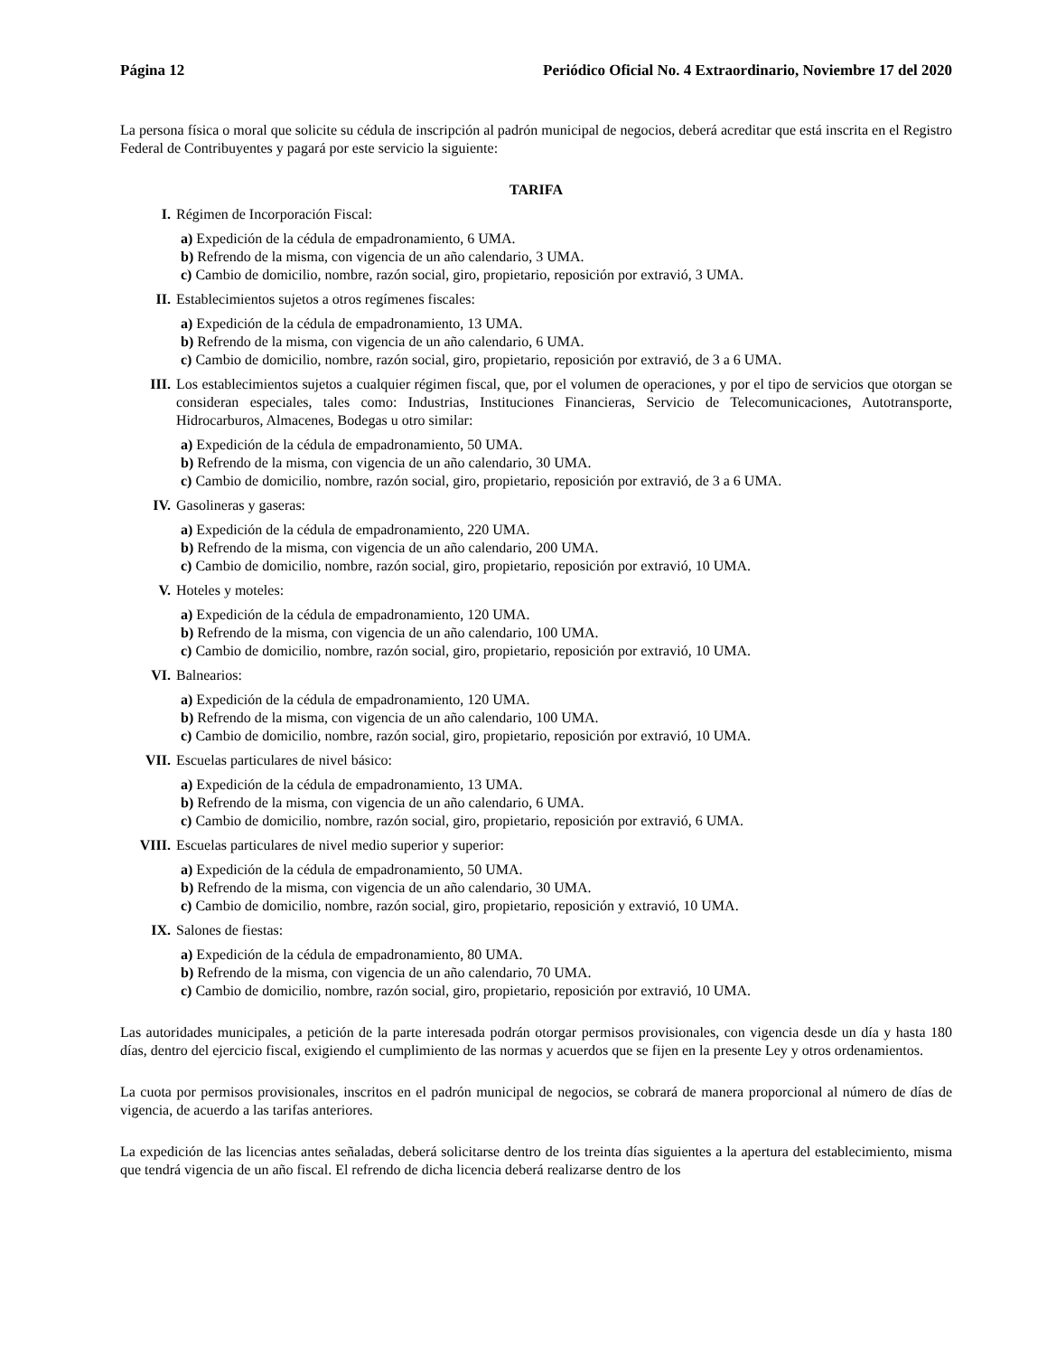Página 12 Periódico Oficial No. 4 Extraordinario, Noviembre 17 del 2020
La persona física o moral que solicite su cédula de inscripción al padrón municipal de negocios, deberá acreditar que está inscrita en el Registro Federal de Contribuyentes y pagará por este servicio la siguiente:
TARIFA
I. Régimen de Incorporación Fiscal:
a) Expedición de la cédula de empadronamiento, 6 UMA.
b) Refrendo de la misma, con vigencia de un año calendario, 3 UMA.
c) Cambio de domicilio, nombre, razón social, giro, propietario, reposición por extravió, 3 UMA.
II. Establecimientos sujetos a otros regímenes fiscales:
a) Expedición de la cédula de empadronamiento, 13 UMA.
b) Refrendo de la misma, con vigencia de un año calendario, 6 UMA.
c) Cambio de domicilio, nombre, razón social, giro, propietario, reposición por extravió, de 3 a 6 UMA.
III. Los establecimientos sujetos a cualquier régimen fiscal, que, por el volumen de operaciones, y por el tipo de servicios que otorgan se consideran especiales, tales como: Industrias, Instituciones Financieras, Servicio de Telecomunicaciones, Autotransporte, Hidrocarburos, Almacenes, Bodegas u otro similar:
a) Expedición de la cédula de empadronamiento, 50 UMA.
b) Refrendo de la misma, con vigencia de un año calendario, 30 UMA.
c) Cambio de domicilio, nombre, razón social, giro, propietario, reposición por extravió, de 3 a 6 UMA.
IV. Gasolineras y gaseras:
a) Expedición de la cédula de empadronamiento, 220 UMA.
b) Refrendo de la misma, con vigencia de un año calendario, 200 UMA.
c) Cambio de domicilio, nombre, razón social, giro, propietario, reposición por extravió, 10 UMA.
V. Hoteles y moteles:
a) Expedición de la cédula de empadronamiento, 120 UMA.
b) Refrendo de la misma, con vigencia de un año calendario, 100 UMA.
c) Cambio de domicilio, nombre, razón social, giro, propietario, reposición por extravió, 10 UMA.
VI. Balnearios:
a) Expedición de la cédula de empadronamiento, 120 UMA.
b) Refrendo de la misma, con vigencia de un año calendario, 100 UMA.
c) Cambio de domicilio, nombre, razón social, giro, propietario, reposición por extravió, 10 UMA.
VII. Escuelas particulares de nivel básico:
a) Expedición de la cédula de empadronamiento, 13 UMA.
b) Refrendo de la misma, con vigencia de un año calendario, 6 UMA.
c) Cambio de domicilio, nombre, razón social, giro, propietario, reposición por extravió, 6 UMA.
VIII. Escuelas particulares de nivel medio superior y superior:
a) Expedición de la cédula de empadronamiento, 50 UMA.
b) Refrendo de la misma, con vigencia de un año calendario, 30 UMA.
c) Cambio de domicilio, nombre, razón social, giro, propietario, reposición y extravió, 10 UMA.
IX. Salones de fiestas:
a) Expedición de la cédula de empadronamiento, 80 UMA.
b) Refrendo de la misma, con vigencia de un año calendario, 70 UMA.
c) Cambio de domicilio, nombre, razón social, giro, propietario, reposición por extravió, 10 UMA.
Las autoridades municipales, a petición de la parte interesada podrán otorgar permisos provisionales, con vigencia desde un día y hasta 180 días, dentro del ejercicio fiscal, exigiendo el cumplimiento de las normas y acuerdos que se fijen en la presente Ley y otros ordenamientos.
La cuota por permisos provisionales, inscritos en el padrón municipal de negocios, se cobrará de manera proporcional al número de días de vigencia, de acuerdo a las tarifas anteriores.
La expedición de las licencias antes señaladas, deberá solicitarse dentro de los treinta días siguientes a la apertura del establecimiento, misma que tendrá vigencia de un año fiscal. El refrendo de dicha licencia deberá realizarse dentro de los